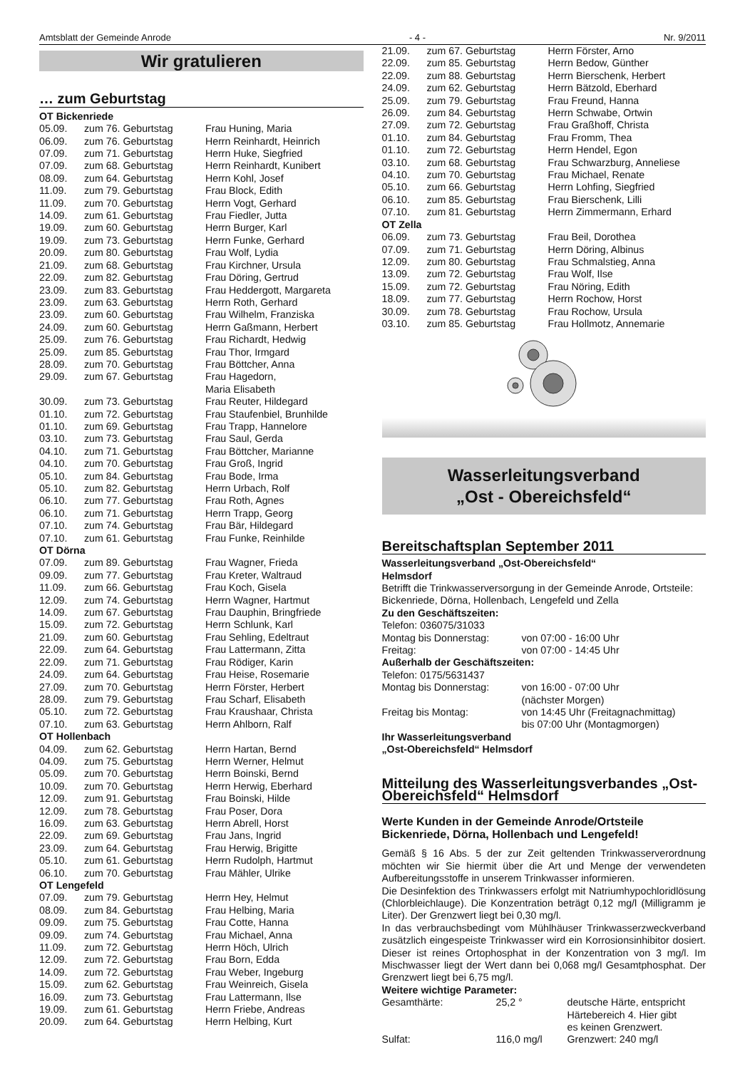Amtsblatt der Gemeinde Anrode - 4 - Nr. 9/2011
Wir gratulieren
… zum Geburtstag
| OT Bickenriede | | |
| 05.09. | zum 76. Geburtstag | Frau Huning, Maria |
| 06.09. | zum 76. Geburtstag | Herrn Reinhardt, Heinrich |
| 07.09. | zum 71. Geburtstag | Herrn Huke, Siegfried |
| 07.09. | zum 68. Geburtstag | Herrn Reinhardt, Kunibert |
| 08.09. | zum 64. Geburtstag | Herrn Kohl, Josef |
| 11.09. | zum 79. Geburtstag | Frau Block, Edith |
| 11.09. | zum 70. Geburtstag | Herrn Vogt, Gerhard |
| 14.09. | zum 61. Geburtstag | Frau Fiedler, Jutta |
| 19.09. | zum 60. Geburtstag | Herrn Burger, Karl |
| 19.09. | zum 73. Geburtstag | Herrn Funke, Gerhard |
| 20.09. | zum 80. Geburtstag | Frau Wolf, Lydia |
| 21.09. | zum 68. Geburtstag | Frau Kirchner, Ursula |
| 22.09. | zum 82. Geburtstag | Frau Döring, Gertrud |
| 23.09. | zum 83. Geburtstag | Frau Heddergott, Margareta |
| 23.09. | zum 63. Geburtstag | Herrn Roth, Gerhard |
| 23.09. | zum 60. Geburtstag | Frau Wilhelm, Franziska |
| 24.09. | zum 60. Geburtstag | Herrn Gaßmann, Herbert |
| 25.09. | zum 76. Geburtstag | Frau Richardt, Hedwig |
| 25.09. | zum 85. Geburtstag | Frau Thor, Irmgard |
| 28.09. | zum 70. Geburtstag | Frau Böttcher, Anna |
| 29.09. | zum 67. Geburtstag | Frau Hagedorn, Maria Elisabeth |
| 30.09. | zum 73. Geburtstag | Frau Reuter, Hildegard |
| 01.10. | zum 72. Geburtstag | Frau Staufenbiel, Brunhilde |
| 01.10. | zum 69. Geburtstag | Frau Trapp, Hannelore |
| 03.10. | zum 73. Geburtstag | Frau Saul, Gerda |
| 04.10. | zum 71. Geburtstag | Frau Böttcher, Marianne |
| 04.10. | zum 70. Geburtstag | Frau Groß, Ingrid |
| 05.10. | zum 84. Geburtstag | Frau Bode, Irma |
| 05.10. | zum 82. Geburtstag | Herrn Urbach, Rolf |
| 06.10. | zum 77. Geburtstag | Frau Roth, Agnes |
| 06.10. | zum 71. Geburtstag | Herrn Trapp, Georg |
| 07.10. | zum 74. Geburtstag | Frau Bär, Hildegard |
| 07.10. | zum 61. Geburtstag | Frau Funke, Reinhilde |
| OT Dörna | | |
| 07.09. | zum 89. Geburtstag | Frau Wagner, Frieda |
| 09.09. | zum 77. Geburtstag | Frau Kreter, Waltraud |
| 11.09. | zum 66. Geburtstag | Frau Koch, Gisela |
| 12.09. | zum 74. Geburtstag | Herrn Wagner, Hartmut |
| 14.09. | zum 67. Geburtstag | Frau Dauphin, Bringfriede |
| 15.09. | zum 72. Geburtstag | Herrn Schlunk, Karl |
| 21.09. | zum 60. Geburtstag | Frau Sehling, Edeltraut |
| 22.09. | zum 64. Geburtstag | Frau Lattermann, Zitta |
| 22.09. | zum 71. Geburtstag | Frau Rödiger, Karin |
| 24.09. | zum 64. Geburtstag | Frau Heise, Rosemarie |
| 27.09. | zum 70. Geburtstag | Herrn Förster, Herbert |
| 28.09. | zum 79. Geburtstag | Frau Scharf, Elisabeth |
| 05.10. | zum 72. Geburtstag | Frau Kraushaar, Christa |
| 07.10. | zum 63. Geburtstag | Herrn Ahlborn, Ralf |
| OT Hollenbach | | |
| 04.09. | zum 62. Geburtstag | Herrn Hartan, Bernd |
| 04.09. | zum 75. Geburtstag | Herrn Werner, Helmut |
| 05.09. | zum 70. Geburtstag | Herrn Boinski, Bernd |
| 10.09. | zum 70. Geburtstag | Herrn Herwig, Eberhard |
| 12.09. | zum 91. Geburtstag | Frau Boinski, Hilde |
| 12.09. | zum 78. Geburtstag | Frau Poser, Dora |
| 16.09. | zum 63. Geburtstag | Herrn Abrell, Horst |
| 22.09. | zum 69. Geburtstag | Frau Jans, Ingrid |
| 23.09. | zum 64. Geburtstag | Frau Herwig, Brigitte |
| 05.10. | zum 61. Geburtstag | Herrn Rudolph, Hartmut |
| 06.10. | zum 70. Geburtstag | Frau Mähler, Ulrike |
| OT Lengefeld | | |
| 07.09. | zum 79. Geburtstag | Herrn Hey, Helmut |
| 08.09. | zum 84. Geburtstag | Frau Helbing, Maria |
| 09.09. | zum 75. Geburtstag | Frau Cotte, Hanna |
| 09.09. | zum 74. Geburtstag | Frau Michael, Anna |
| 11.09. | zum 72. Geburtstag | Herrn Höch, Ulrich |
| 12.09. | zum 72. Geburtstag | Frau Born, Edda |
| 14.09. | zum 72. Geburtstag | Frau Weber, Ingeburg |
| 15.09. | zum 62. Geburtstag | Frau Weinreich, Gisela |
| 16.09. | zum 73. Geburtstag | Frau Lattermann, Ilse |
| 19.09. | zum 61. Geburtstag | Herrn Friebe, Andreas |
| 20.09. | zum 64. Geburtstag | Herrn Helbing, Kurt |
| 21.09. | zum 67. Geburtstag | Herrn Förster, Arno |
| 22.09. | zum 85. Geburtstag | Herrn Bedow, Günther |
| 22.09. | zum 88. Geburtstag | Herrn Bierschenk, Herbert |
| 24.09. | zum 62. Geburtstag | Herrn Bätzold, Eberhard |
| 25.09. | zum 79. Geburtstag | Frau Freund, Hanna |
| 26.09. | zum 84. Geburtstag | Herrn Schwabe, Ortwin |
| 27.09. | zum 72. Geburtstag | Frau Graßhoff, Christa |
| 01.10. | zum 84. Geburtstag | Frau Fromm, Thea |
| 01.10. | zum 72. Geburtstag | Herrn Hendel, Egon |
| 03.10. | zum 68. Geburtstag | Frau Schwarzburg, Anneliese |
| 04.10. | zum 70. Geburtstag | Frau Michael, Renate |
| 05.10. | zum 66. Geburtstag | Herrn Lohfing, Siegfried |
| 06.10. | zum 85. Geburtstag | Frau Bierschenk, Lilli |
| 07.10. | zum 81. Geburtstag | Herrn Zimmermann, Erhard |
| OT Zella | | |
| 06.09. | zum 73. Geburtstag | Frau Beil, Dorothea |
| 07.09. | zum 71. Geburtstag | Herrn Döring, Albinus |
| 12.09. | zum 80. Geburtstag | Frau Schmalstieg, Anna |
| 13.09. | zum 72. Geburtstag | Frau Wolf, Ilse |
| 15.09. | zum 72. Geburtstag | Frau Nöring, Edith |
| 18.09. | zum 77. Geburtstag | Herrn Rochow, Horst |
| 30.09. | zum 78. Geburtstag | Frau Rochow, Ursula |
| 03.10. | zum 85. Geburtstag | Frau Hollmotz, Annemarie |
Wasserleitungsverband
„Ost - Obereichsfeld“
Bereitschaftsplan September 2011
Wasserleitungsverband „Ost-Obereichsfeld“
Helmsdorf
Betrifft die Trinkwasserversorgung in der Gemeinde Anrode, Ortsteile: Bickenriede, Dörna, Hollenbach, Lengefeld und Zella
Zu den Geschäftszeiten:
Telefon: 036075/31033
| Montag bis Donnerstag: | von 07:00 - 16:00 Uhr |
| Freitag: | von 07:00 - 14:45 Uhr |
Außerhalb der Geschäftszeiten:
Telefon: 0175/5631437
| Montag bis Donnerstag: | von 16:00 - 07:00 Uhr (nächster Morgen) |
| Freitag bis Montag: | von 14:45 Uhr (Freitagnachmittag) bis 07:00 Uhr (Montagmorgen) |
Ihr Wasserleitungsverband
„Ost-Obereichsfeld“ Helmsdorf
Mitteilung des Wasserleitungsverbandes „Ost-Obereichsfeld“ Helmsdorf
Werte Kunden in der Gemeinde Anrode/Ortsteile Bickenriede, Dörna, Hollenbach und Lengefeld!
Gemäß § 16 Abs. 5 der zur Zeit geltenden Trinkwasserverordnung möchten wir Sie hiermit über die Art und Menge der verwendeten Aufbereitungsstoffe in unserem Trinkwasser informieren.
Die Desinfektion des Trinkwassers erfolgt mit Natriumhypochloridlösung (Chlorbleichlauge). Die Konzentration beträgt 0,12 mg/l (Milligramm je Liter). Der Grenzwert liegt bei 0,30 mg/l.
In das verbrauchsbedingt vom Mühlhäuser Trinkwasserzweckverband zusätzlich eingespeiste Trinkwasser wird ein Korrosionsinhibitor dosiert. Dieser ist reines Ortophosphat in der Konzentration von 3 mg/l. Im Mischwasser liegt der Wert dann bei 0,068 mg/l Gesamtphosphat. Der Grenzwert liegt bei 6,75 mg/l.
Weitere wichtige Parameter:
| Gesamthärte: | 25,2 ° | deutsche Härte, entspricht Härtebereich 4. Hier gibt es keinen Grenzwert. |
| Sulfat: | 116,0 mg/l | Grenzwert: 240 mg/l |